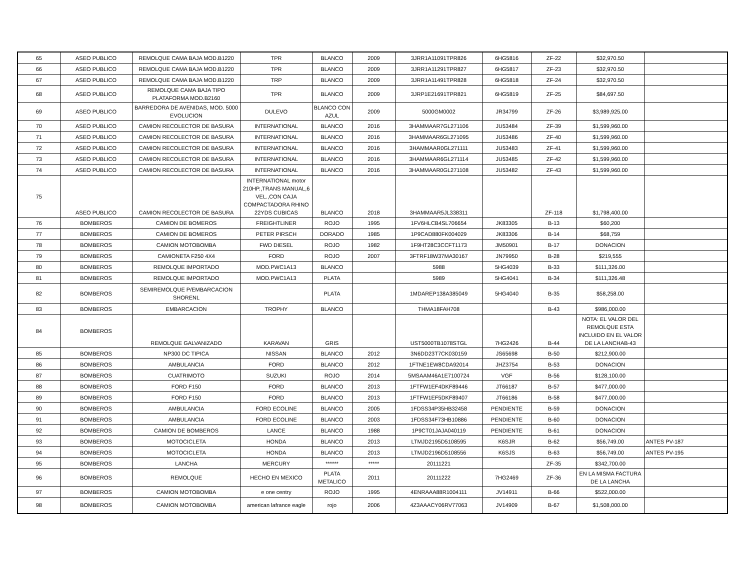| 65 | ASEO PUBLICO | REMOLQUE CAMA BAJA MOD.B1220 | TPR | BLANCO | 2009 | 3JRR1A11091TPR826 | 6HG5816 | ZF-22 | $32,970.50 | |
| 66 | ASEO PUBLICO | REMOLQUE CAMA BAJA MOD.B1220 | TPR | BLANCO | 2009 | 3JRR1A11291TPR827 | 6HG5817 | ZF-23 | $32,970.50 | |
| 67 | ASEO PUBLICO | REMOLQUE CAMA BAJA MOD.B1220 | TRP | BLANCO | 2009 | 3JRR1A11491TPR828 | 6HG5818 | ZF-24 | $32,970.50 | |
| 68 | ASEO PUBLICO | REMOLQUE CAMA BAJA TIPO PLATAFORMA MOD.B2160 | TPR | BLANCO | 2009 | 3JRP1E21691TPR821 | 6HG5819 | ZF-25 | $84,697.50 | |
| 69 | ASEO PUBLICO | BARREDORA DE AVENIDAS, MOD. 5000 EVOLUCION | DULEVO | BLANCO CON AZUL | 2009 | 5000GM0002 | JR34799 | ZF-26 | $3,989,925.00 | |
| 70 | ASEO PUBLICO | CAMION RECOLECTOR DE BASURA | INTERNATIONAL | BLANCO | 2016 | 3HAMMAAR7GL271106 | JU53484 | ZF-39 | $1,599,960.00 | |
| 71 | ASEO PUBLICO | CAMION RECOLECTOR DE BASURA | INTERNATIONAL | BLANCO | 2016 | 3HAMMAAR6GL271095 | JU53486 | ZF-40 | $1,599,960.00 | |
| 72 | ASEO PUBLICO | CAMION RECOLECTOR DE BASURA | INTERNATIONAL | BLANCO | 2016 | 3HAMMAAR0GL271111 | JU53483 | ZF-41 | $1,599,960.00 | |
| 73 | ASEO PUBLICO | CAMION RECOLECTOR DE BASURA | INTERNATIONAL | BLANCO | 2016 | 3HAMMAAR6GL271114 | JU53485 | ZF-42 | $1,599,960.00 | |
| 74 | ASEO PUBLICO | CAMION RECOLECTOR DE BASURA | INTERNATIONAL | BLANCO | 2016 | 3HAMMAAR0GL271108 | JU53482 | ZF-43 | $1,599,960.00 | |
| 75 | ASEO PUBLICO | CAMION RECOLECTOR DE BASURA | INTERNATIONAL motor 210HP.,TRANS MANUAL,6 VEL.,CON CAJA COMPACTADORA RHINO 22YDS CUBICAS | BLANCO | 2018 | 3HAMMAAR5JL338311 | | ZF-118 | $1,798,400.00 | |
| 76 | BOMBEROS | CAMION DE BOMEROS | FREIGHTLINER | ROJO | 1995 | 1FV6HLCB4SL706654 | JK83305 | B-13 | $60,200 | |
| 77 | BOMBEROS | CAMION DE BOMEROS | PETER PIRSCH | DORADO | 1985 | 1P9CAD880FK004029 | JK83306 | B-14 | $68,759 | |
| 78 | BOMBEROS | CAMION MOTOBOMBA | FWD DIESEL | ROJO | 1982 | 1F9HT28C3CCFT1173 | JM50901 | B-17 | DONACION | |
| 79 | BOMBEROS | CAMIONETA F250 4X4 | FORD | ROJO | 2007 | 3FTRF18W37MA30167 | JN79950 | B-28 | $219,555 | |
| 80 | BOMBEROS | REMOLQUE IMPORTADO | MOD.PWC1A13 | BLANCO | | 5988 | 5HG4039 | B-33 | $111,326.00 | |
| 81 | BOMBEROS | REMOLQUE IMPORTADO | MOD.PWC1A13 | PLATA | | 5989 | 5HG4041 | B-34 | $111,326.48 | |
| 82 | BOMBEROS | SEMIREMOLQUE P/EMBARCACION SHORENL | | PLATA | | 1MDAREP138A385049 | 5HG4040 | B-35 | $58,258.00 | |
| 83 | BOMBEROS | EMBARCACION | TROPHY | BLANCO | | THMA18FAH708 | | B-43 | $986,000.00 | |
| 84 | BOMBEROS | REMOLQUE GALVANIZADO | KARAVAN | GRIS | | UST5000TB1078STGL | 7HG2426 | B-44 | NOTA: EL VALOR DEL REMOLQUE ESTA INCLUIDO EN EL VALOR DE LA LANCHAB-43 | |
| 85 | BOMBEROS | NP300 DC TIPICA | NISSAN | BLANCO | 2012 | 3N6DD23T7CK030159 | JS65698 | B-50 | $212,900.00 | |
| 86 | BOMBEROS | AMBULANCIA | FORD | BLANCO | 2012 | 1FTNE1EW8CDA92014 | JHZ3754 | B-53 | DONACION | |
| 87 | BOMBEROS | CUATRIMOTO | SUZUKI | ROJO | 2014 | 5MSAAM46A1E7100724 | VGF | B-56 | $128,100.00 | |
| 88 | BOMBEROS | FORD F150 | FORD | BLANCO | 2013 | 1FTFW1EF4DKF89446 | JT66187 | B-57 | $477,000.00 | |
| 89 | BOMBEROS | FORD F150 | FORD | BLANCO | 2013 | 1FTFW1EF5DKF89407 | JT66186 | B-58 | $477,000.00 | |
| 90 | BOMBEROS | AMBULANCIA | FORD ECOLINE | BLANCO | 2005 | 1FDSS34P35HB32458 | PENDIENTE | B-59 | DONACION | |
| 91 | BOMBEROS | AMBULANCIA | FORD ECOLINE | BLANCO | 2003 | 1FDSS34F73HB10886 | PENDIENTE | B-60 | DONACION | |
| 92 | BOMBEROS | CAMION DE BOMBEROS | LANCE | BLANCO | 1988 | 1P9CT01JAJA040119 | PENDIENTE | B-61 | DONACION | |
| 93 | BOMBEROS | MOTOCICLETA | HONDA | BLANCO | 2013 | LTMJD2195D5108595 | K6SJR | B-62 | $56,749.00 | ANTES PV-187 |
| 94 | BOMBEROS | MOTOCICLETA | HONDA | BLANCO | 2013 | LTMJD2196D5108556 | K6SJS | B-63 | $56,749.00 | ANTES PV-195 |
| 95 | BOMBEROS | LANCHA | MERCURY | ****** | ***** | 20111221 | | ZF-35 | $342,700.00 | |
| 96 | BOMBEROS | REMOLQUE | HECHO EN MEXICO | PLATA METALICO | 2011 | 20111222 | 7HG2469 | ZF-36 | EN LA MISMA FACTURA DE LA LANCHA | |
| 97 | BOMBEROS | CAMION MOTOBOMBA | e one centry | ROJO | 1995 | 4ENRAAA88R1004111 | JV14911 | B-66 | $522,000.00 | |
| 98 | BOMBEROS | CAMION MOTOBOMBA | american lafrance eagle | rojo | 2006 | 4Z3AAACY06RV77063 | JV14909 | B-67 | $1,508,000.00 | |